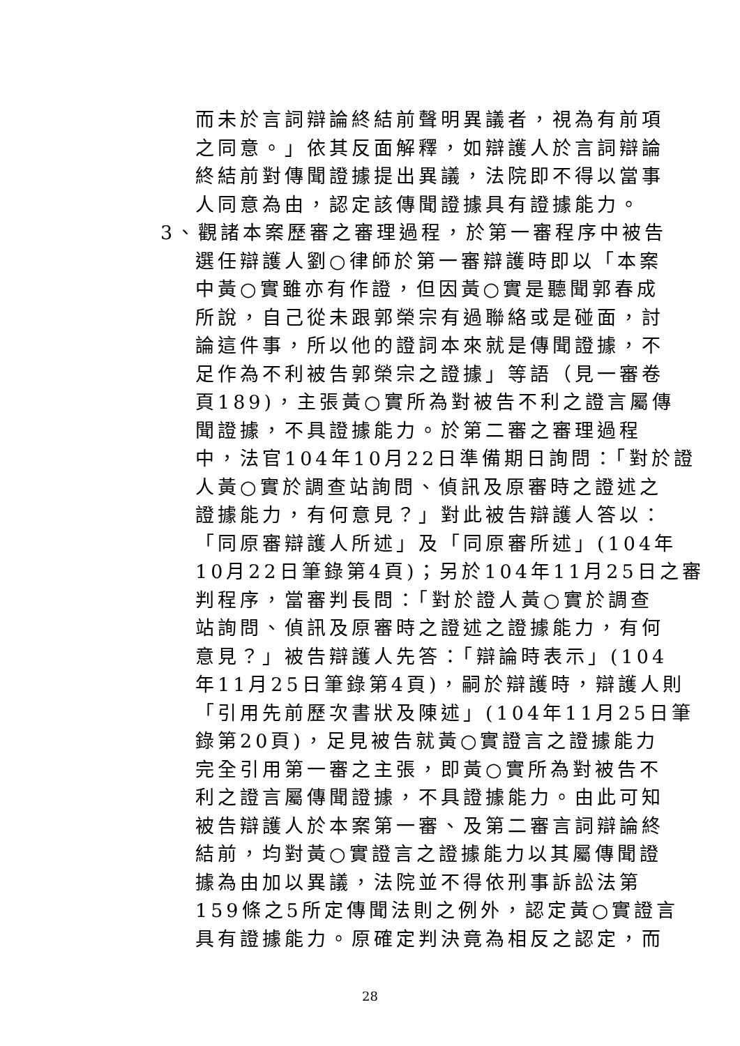而未於言詞辯論終結前聲明異議者，視為有前項
之同意。」依其反面解釋，如辯護人於言詞辯論
終結前對傳聞證據提出異議，法院即不得以當事
人同意為由，認定該傳聞證據具有證據能力。
3、觀諸本案歷審之審理過程，於第一審程序中被告
選任辯護人劉○律師於第一審辯護時即以「本案
中黃○實雖亦有作證，但因黃○實是聽聞郭春成
所說，自己從未跟郭榮宗有過聯絡或是碰面，討
論這件事，所以他的證詞本來就是傳聞證據，不
足作為不利被告郭榮宗之證據」等語（見一審卷
頁189)，主張黃○實所為對被告不利之證言屬傳
聞證據，不具證據能力。於第二審之審理過程
中，法官104年10月22日準備期日詢問：「對於證
人黃○實於調查站詢問、偵訊及原審時之證述之
證據能力，有何意見？」對此被告辯護人答以：
「同原審辯護人所述」及「同原審所述」(104年
10月22日筆錄第4頁)；另於104年11月25日之審
判程序，當審判長問：「對於證人黃○實於調查
站詢問、偵訊及原審時之證述之證據能力，有何
意見？」被告辯護人先答：「辯論時表示」(104
年11月25日筆錄第4頁)，嗣於辯護時，辯護人則
「引用先前歷次書狀及陳述」(104年11月25日筆
錄第20頁)，足見被告就黃○實證言之證據能力
完全引用第一審之主張，即黃○實所為對被告不
利之證言屬傳聞證據，不具證據能力。由此可知
被告辯護人於本案第一審、及第二審言詞辯論終
結前，均對黃○實證言之證據能力以其屬傳聞證
據為由加以異議，法院並不得依刑事訴訟法第
159條之5所定傳聞法則之例外，認定黃○實證言
具有證據能力。原確定判決竟為相反之認定，而
28